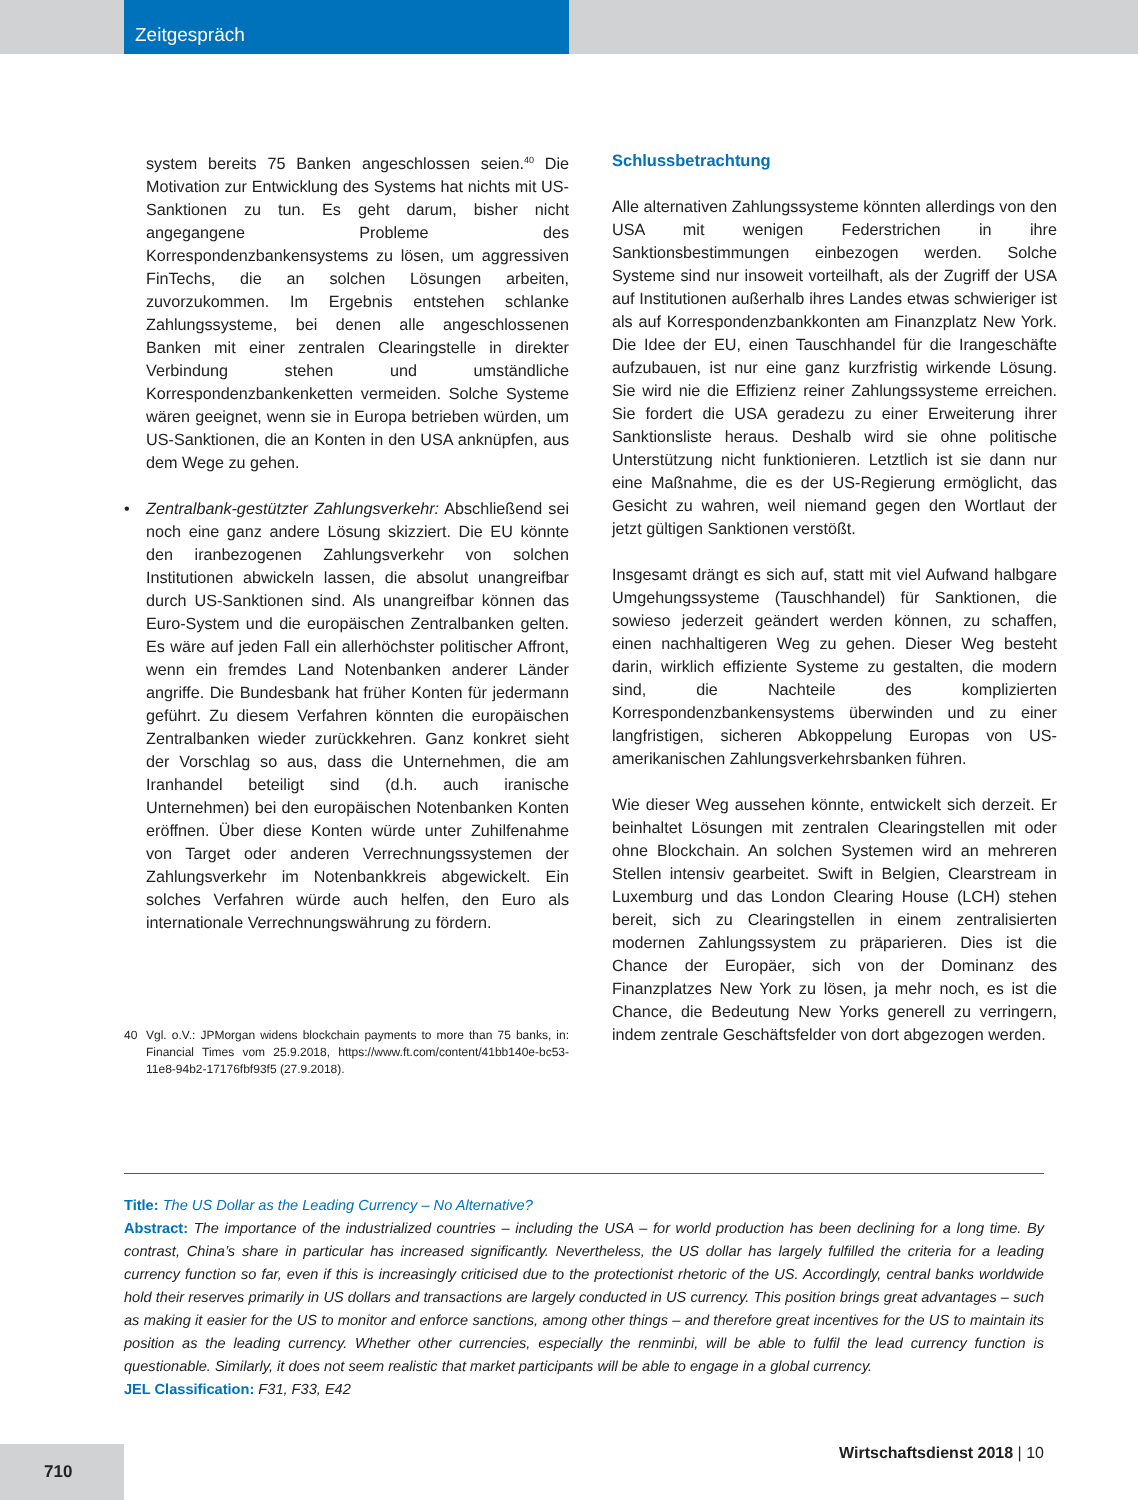Zeitgespräch
system bereits 75 Banken angeschlossen seien.<sup>40</sup> Die Motivation zur Entwicklung des Systems hat nichts mit US-Sanktionen zu tun. Es geht darum, bisher nicht angegangene Probleme des Korrespondenzbankensystems zu lösen, um aggressiven FinTechs, die an solchen Lösungen arbeiten, zuvorzukommen. Im Ergebnis entstehen schlanke Zahlungssysteme, bei denen alle angeschlossenen Banken mit einer zentralen Clearingstelle in direkter Verbindung stehen und umständliche Korrespondenzbankenketten vermeiden. Solche Systeme wären geeignet, wenn sie in Europa betrieben würden, um US-Sanktionen, die an Konten in den USA anknüpfen, aus dem Wege zu gehen.
• Zentralbank-gestützter Zahlungsverkehr: Abschließend sei noch eine ganz andere Lösung skizziert. Die EU könnte den iranbezogenen Zahlungsverkehr von solchen Institutionen abwickeln lassen, die absolut unangreifbar durch US-Sanktionen sind. Als unangreifbar können das Euro-System und die europäischen Zentralbanken gelten. Es wäre auf jeden Fall ein allerhöchster politischer Affront, wenn ein fremdes Land Notenbanken anderer Länder angriffe. Die Bundesbank hat früher Konten für jedermann geführt. Zu diesem Verfahren könnten die europäischen Zentralbanken wieder zurückkehren. Ganz konkret sieht der Vorschlag so aus, dass die Unternehmen, die am Iranhandel beteiligt sind (d.h. auch iranische Unternehmen) bei den europäischen Notenbanken Konten eröffnen. Über diese Konten würde unter Zuhilfenahme von Target oder anderen Verrechnungssystemen der Zahlungsverkehr im Notenbankkreis abgewickelt. Ein solches Verfahren würde auch helfen, den Euro als internationale Verrechnungswährung zu fördern.
40 Vgl. o.V.: JPMorgan widens blockchain payments to more than 75 banks, in: Financial Times vom 25.9.2018, https://www.ft.com/content/41bb140e-bc53-11e8-94b2-17176fbf93f5 (27.9.2018).
Schlussbetrachtung
Alle alternativen Zahlungssysteme könnten allerdings von den USA mit wenigen Federstrichen in ihre Sanktionsbestimmungen einbezogen werden. Solche Systeme sind nur insoweit vorteilhaft, als der Zugriff der USA auf Institutionen außerhalb ihres Landes etwas schwieriger ist als auf Korrespondenzbankkonten am Finanzplatz New York. Die Idee der EU, einen Tauschhandel für die Irangeschäfte aufzubauen, ist nur eine ganz kurzfristig wirkende Lösung. Sie wird nie die Effizienz reiner Zahlungssysteme erreichen. Sie fordert die USA geradezu zu einer Erweiterung ihrer Sanktionsliste heraus. Deshalb wird sie ohne politische Unterstützung nicht funktionieren. Letztlich ist sie dann nur eine Maßnahme, die es der US-Regierung ermöglicht, das Gesicht zu wahren, weil niemand gegen den Wortlaut der jetzt gültigen Sanktionen verstößt.
Insgesamt drängt es sich auf, statt mit viel Aufwand halbgare Umgehungssysteme (Tauschhandel) für Sanktionen, die sowieso jederzeit geändert werden können, zu schaffen, einen nachhaltigeren Weg zu gehen. Dieser Weg besteht darin, wirklich effiziente Systeme zu gestalten, die modern sind, die Nachteile des komplizierten Korrespondenzbankensystems überwinden und zu einer langfristigen, sicheren Abkoppelung Europas von US-amerikanischen Zahlungsverkehrsbanken führen.
Wie dieser Weg aussehen könnte, entwickelt sich derzeit. Er beinhaltet Lösungen mit zentralen Clearingstellen mit oder ohne Blockchain. An solchen Systemen wird an mehreren Stellen intensiv gearbeitet. Swift in Belgien, Clearstream in Luxemburg und das London Clearing House (LCH) stehen bereit, sich zu Clearingstellen in einem zentralisierten modernen Zahlungssystem zu präparieren. Dies ist die Chance der Europäer, sich von der Dominanz des Finanzplatzes New York zu lösen, ja mehr noch, es ist die Chance, die Bedeutung New Yorks generell zu verringern, indem zentrale Geschäftsfelder von dort abgezogen werden.
Title: The US Dollar as the Leading Currency – No Alternative?
Abstract: The importance of the industrialized countries – including the USA – for world production has been declining for a long time. By contrast, China’s share in particular has increased significantly. Nevertheless, the US dollar has largely fulfilled the criteria for a leading currency function so far, even if this is increasingly criticised due to the protectionist rhetoric of the US. Accordingly, central banks worldwide hold their reserves primarily in US dollars and transactions are largely conducted in US currency. This position brings great advantages – such as making it easier for the US to monitor and enforce sanctions, among other things – and therefore great incentives for the US to maintain its position as the leading currency. Whether other currencies, especially the renminbi, will be able to fulfil the lead currency function is questionable. Similarly, it does not seem realistic that market participants will be able to engage in a global currency.
JEL Classification: F31, F33, E42
710
Wirtschaftsdienst 2018 | 10